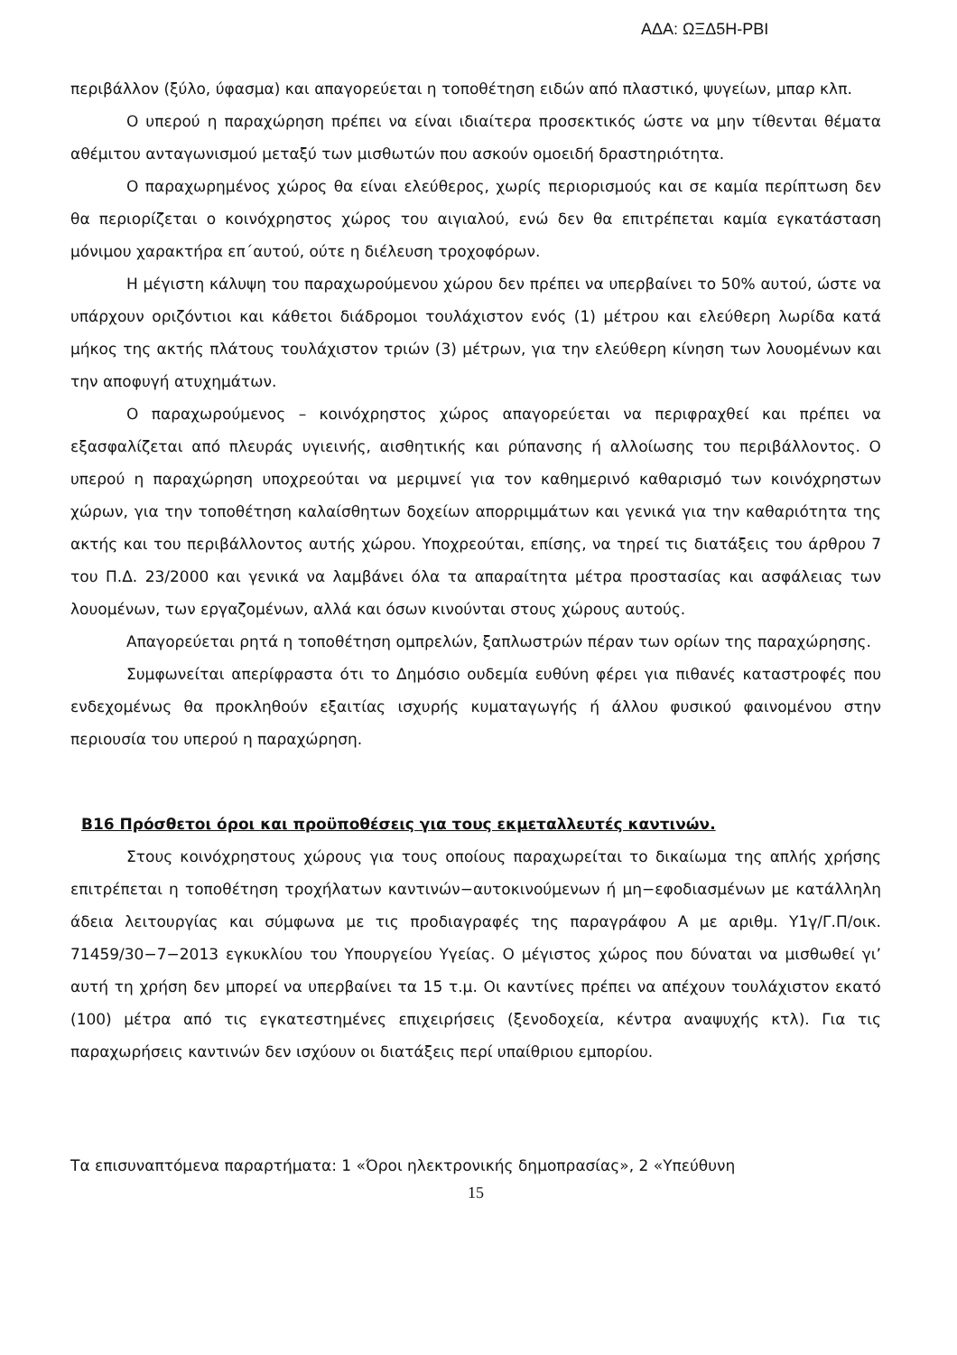ΑΔΑ: ΩΞΔ5Η-ΡΒΙ
περιβάλλον (ξύλο, ύφασμα) και απαγορεύεται η τοποθέτηση ειδών από πλαστικό, ψυγείων, μπαρ κλπ.
Ο υπερού η παραχώρηση πρέπει να είναι ιδιαίτερα προσεκτικός ώστε να μην τίθενται θέματα αθέμιτου ανταγωνισμού μεταξύ των μισθωτών που ασκούν ομοειδή δραστηριότητα.
Ο παραχωρημένος χώρος θα είναι ελεύθερος, χωρίς περιορισμούς και σε καμία περίπτωση δεν θα περιορίζεται ο κοινόχρηστος χώρος του αιγιαλού, ενώ δεν θα επιτρέπεται καμία εγκατάσταση μόνιμου χαρακτήρα επ΄αυτού, ούτε η διέλευση τροχοφόρων.
Η μέγιστη κάλυψη του παραχωρούμενου χώρου δεν πρέπει να υπερβαίνει το 50% αυτού, ώστε να υπάρχουν οριζόντιοι και κάθετοι διάδρομοι τουλάχιστον ενός (1) μέτρου και ελεύθερη λωρίδα κατά μήκος της ακτής πλάτους τουλάχιστον τριών (3) μέτρων, για την ελεύθερη κίνηση των λουομένων και την αποφυγή ατυχημάτων.
Ο παραχωρούμενος – κοινόχρηστος χώρος απαγορεύεται να περιφραχθεί και πρέπει να εξασφαλίζεται από πλευράς υγιεινής, αισθητικής και ρύπανσης ή αλλοίωσης του περιβάλλοντος. Ο υπερού η παραχώρηση υποχρεούται να μεριμνεί για τον καθημερινό καθαρισμό των κοινόχρηστων χώρων, για την τοποθέτηση καλαίσθητων δοχείων απορριμμάτων και γενικά για την καθαριότητα της ακτής και του περιβάλλοντος αυτής χώρου. Υποχρεούται, επίσης, να τηρεί τις διατάξεις του άρθρου 7 του Π.Δ. 23/2000 και γενικά να λαμβάνει όλα τα απαραίτητα μέτρα προστασίας και ασφάλειας των λουομένων, των εργαζομένων, αλλά και όσων κινούνται στους χώρους αυτούς.
Απαγορεύεται ρητά η τοποθέτηση ομπρελών, ξαπλωστρών πέραν των ορίων της παραχώρησης.
Συμφωνείται απερίφραστα ότι το Δημόσιο ουδεμία ευθύνη φέρει για πιθανές καταστροφές που ενδεχομένως θα προκληθούν εξαιτίας ισχυρής κυματαγωγής ή άλλου φυσικού φαινομένου στην περιουσία του υπερού η παραχώρηση.
Β16 Πρόσθετοι όροι και προϋποθέσεις για τους εκμεταλλευτές καντινών.
Στους κοινόχρηστους χώρους για τους οποίους παραχωρείται το δικαίωμα της απλής χρήσης επιτρέπεται η τοποθέτηση τροχήλατων καντινών−αυτοκινούμενων ή μη−εφοδιασμένων με κατάλληλη άδεια λειτουργίας και σύμφωνα με τις προδιαγραφές της παραγράφου Α με αριθμ. Υ1γ/Γ.Π/οικ. 71459/30−7−2013 εγκυκλίου του Υπουργείου Υγείας. Ο μέγιστος χώρος που δύναται να μισθωθεί γι’ αυτή τη χρήση δεν μπορεί να υπερβαίνει τα 15 τ.μ. Οι καντίνες πρέπει να απέχουν τουλάχιστον εκατό (100) μέτρα από τις εγκατεστημένες επιχειρήσεις (ξενοδοχεία, κέντρα αναψυχής κτλ). Για τις παραχωρήσεις καντινών δεν ισχύουν οι διατάξεις περί υπαίθριου εμπορίου.
Τα επισυναπτόμενα παραρτήματα: 1 «Όροι ηλεκτρονικής δημοπρασίας», 2 «Υπεύθυνη
15